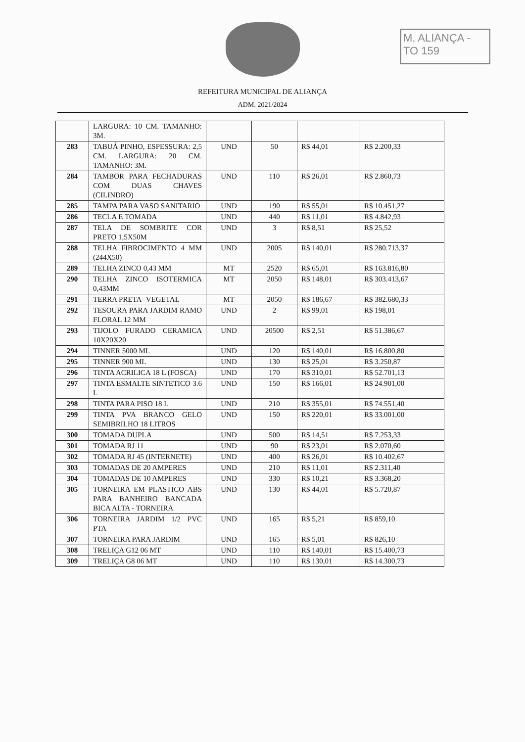M. ALIANÇA - TO 159
REFEITURA MUNICIPAL DE ALIANÇA
ADM. 2021/2024
| | LARGURA: 10 CM. TAMANHO: 3M. | | | | |
| 283 | TABUÁ PINHO, ESPESSURA: 2,5 CM. LARGURA: 20 CM. TAMANHO: 3M. | UND | 50 | R$ 44,01 | R$ 2.200,33 |
| 284 | TAMBOR PARA FECHADURAS COM DUAS CHAVES (CILINDRO) | UND | 110 | R$ 26,01 | R$ 2.860,73 |
| 285 | TAMPA PARA VASO SANITARIO | UND | 190 | R$ 55,01 | R$ 10.451,27 |
| 286 | TECLA E TOMADA | UND | 440 | R$ 11,01 | R$ 4.842,93 |
| 287 | TELA DE SOMBRITE COR PRETO 1,5X50M | UND | 3 | R$ 8,51 | R$ 25,52 |
| 288 | TELHA FIBROCIMENTO 4 MM (244X50) | UND | 2005 | R$ 140,01 | R$ 280.713,37 |
| 289 | TELHA ZINCO 0,43 MM | MT | 2520 | R$ 65,01 | R$ 163.816,80 |
| 290 | TELHA ZINCO ISOTERMICA 0,43MM | MT | 2050 | R$ 148,01 | R$ 303.413,67 |
| 291 | TERRA PRETA- VEGETAL | MT | 2050 | R$ 186,67 | R$ 382.680,33 |
| 292 | TESOURA PARA JARDIM RAMO FLORAL 12 MM | UND | 2 | R$ 99,01 | R$ 198,01 |
| 293 | TIJOLO FURADO CERAMICA 10X20X20 | UND | 20500 | R$ 2,51 | R$ 51.386,67 |
| 294 | TINNER 5000 ML | UND | 120 | R$ 140,01 | R$ 16.800,80 |
| 295 | TINNER 900 ML | UND | 130 | R$ 25,01 | R$ 3.250,87 |
| 296 | TINTA ACRILICA 18 L (FOSCA) | UND | 170 | R$ 310,01 | R$ 52.701,13 |
| 297 | TINTA ESMALTE SINTETICO 3.6 L | UND | 150 | R$ 166,01 | R$ 24.901,00 |
| 298 | TINTA PARA PISO 18 L | UND | 210 | R$ 355,01 | R$ 74.551,40 |
| 299 | TINTA PVA BRANCO GELO SEMIBRILHO 18 LITROS | UND | 150 | R$ 220,01 | R$ 33.001,00 |
| 300 | TOMADA DUPLA | UND | 500 | R$ 14,51 | R$ 7.253,33 |
| 301 | TOMADA RJ 11 | UND | 90 | R$ 23,01 | R$ 2.070,60 |
| 302 | TOMADA RJ 45 (INTERNETE) | UND | 400 | R$ 26,01 | R$ 10.402,67 |
| 303 | TOMADAS DE 20 AMPERES | UND | 210 | R$ 11,01 | R$ 2.311,40 |
| 304 | TOMADAS DE 10 AMPERES | UND | 330 | R$ 10,21 | R$ 3.368,20 |
| 305 | TORNEIRA EM PLASTICO ABS PARA BANHEIRO BANCADA BICA ALTA - TORNEIRA | UND | 130 | R$ 44,01 | R$ 5.720,87 |
| 306 | TORNEIRA JARDIM 1/2 PVC PTA | UND | 165 | R$ 5,21 | R$ 859,10 |
| 307 | TORNEIRA PARA JARDIM | UND | 165 | R$ 5,01 | R$ 826,10 |
| 308 | TRELIÇA G12 06 MT | UND | 110 | R$ 140,01 | R$ 15.400,73 |
| 309 | TRELIÇA G8 06 MT | UND | 110 | R$ 130,01 | R$ 14.300,73 |